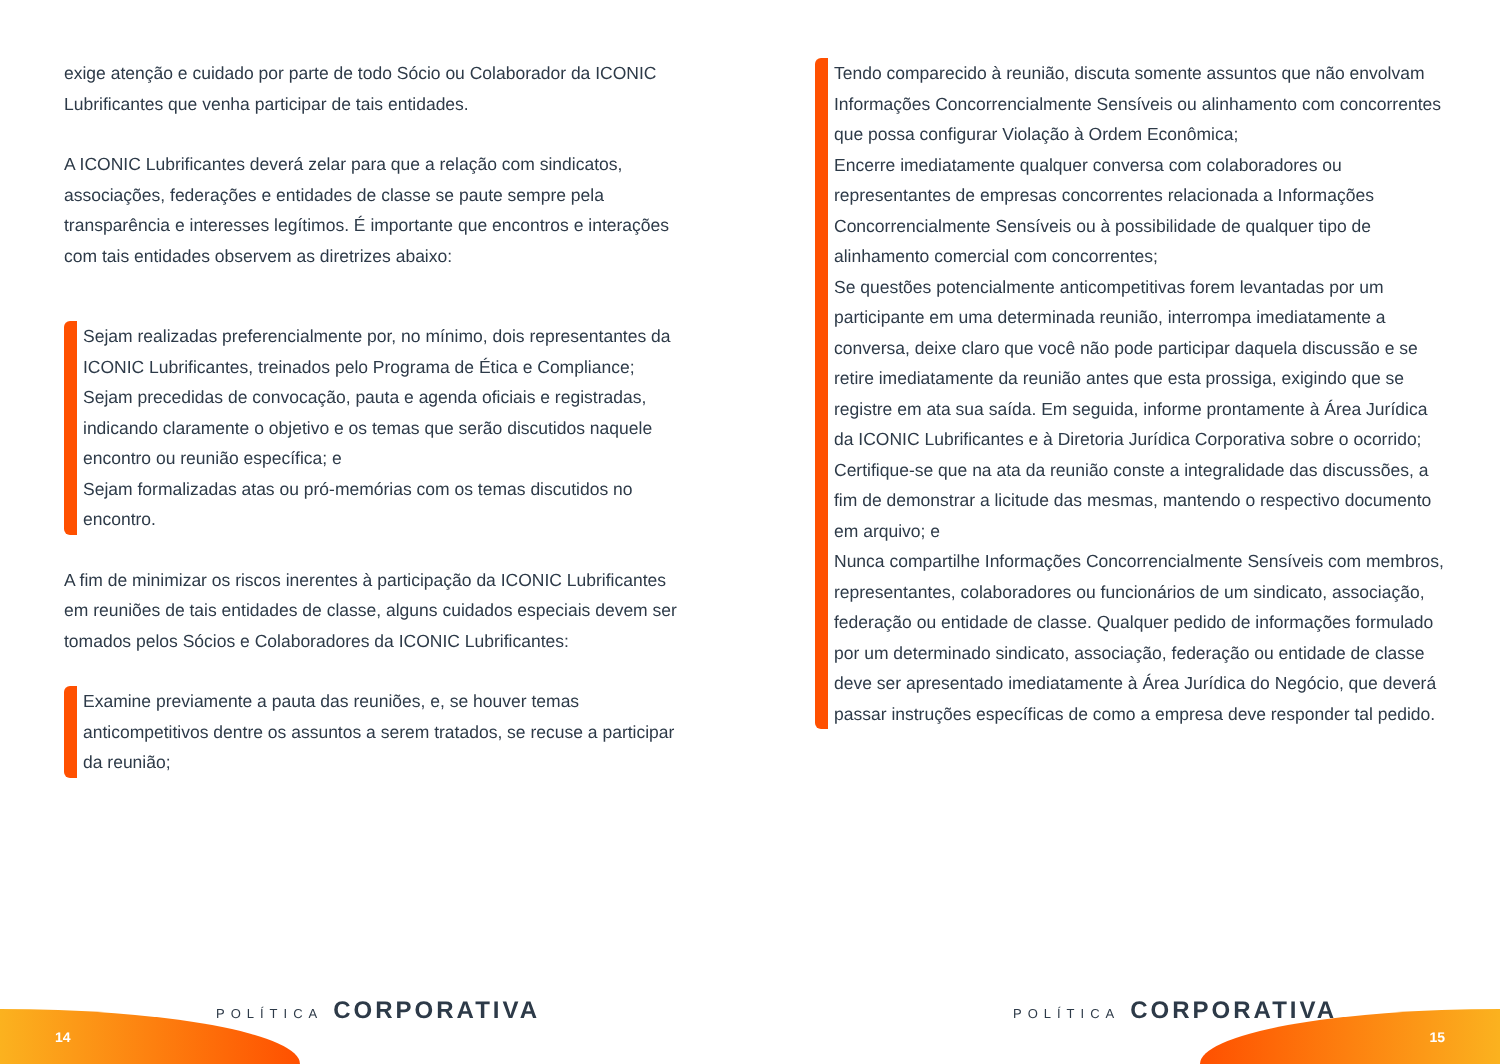exige atenção e cuidado por parte de todo Sócio ou Colaborador da ICONIC Lubrificantes que venha participar de tais entidades.
A ICONIC Lubrificantes deverá zelar para que a relação com sindicatos, associações, federações e entidades de classe se paute sempre pela transparência e interesses legítimos. É importante que encontros e interações com tais entidades observem as diretrizes abaixo:
Sejam realizadas preferencialmente por, no mínimo, dois representantes da ICONIC Lubrificantes, treinados pelo Programa de Ética e Compliance;
Sejam precedidas de convocação, pauta e agenda oficiais e registradas, indicando claramente o objetivo e os temas que serão discutidos naquele encontro ou reunião específica; e
Sejam formalizadas atas ou pró-memórias com os temas discutidos no encontro.
A fim de minimizar os riscos inerentes à participação da ICONIC Lubrificantes em reuniões de tais entidades de classe, alguns cuidados especiais devem ser tomados pelos Sócios e Colaboradores da ICONIC Lubrificantes:
Examine previamente a pauta das reuniões, e, se houver temas anticompetitivos dentre os assuntos a serem tratados, se recuse a participar da reunião;
Tendo comparecido à reunião, discuta somente assuntos que não envolvam Informações Concorrencialmente Sensíveis ou alinhamento com concorrentes que possa configurar Violação à Ordem Econômica;
Encerre imediatamente qualquer conversa com colaboradores ou representantes de empresas concorrentes relacionada a Informações Concorrencialmente Sensíveis ou à possibilidade de qualquer tipo de alinhamento comercial com concorrentes;
Se questões potencialmente anticompetitivas forem levantadas por um participante em uma determinada reunião, interrompa imediatamente a conversa, deixe claro que você não pode participar daquela discussão e se retire imediatamente da reunião antes que esta prossiga, exigindo que se registre em ata sua saída. Em seguida, informe prontamente à Área Jurídica da ICONIC Lubrificantes e à Diretoria Jurídica Corporativa sobre o ocorrido;
Certifique-se que na ata da reunião conste a integralidade das discussões, a fim de demonstrar a licitude das mesmas, mantendo o respectivo documento em arquivo; e
Nunca compartilhe Informações Concorrencialmente Sensíveis com membros, representantes, colaboradores ou funcionários de um sindicato, associação, federação ou entidade de classe. Qualquer pedido de informações formulado por um determinado sindicato, associação, federação ou entidade de classe deve ser apresentado imediatamente à Área Jurídica do Negócio, que deverá passar instruções específicas de como a empresa deve responder tal pedido.
14
POLÍTICA CORPORATIVA POLÍTICA CORPORATIVA
15